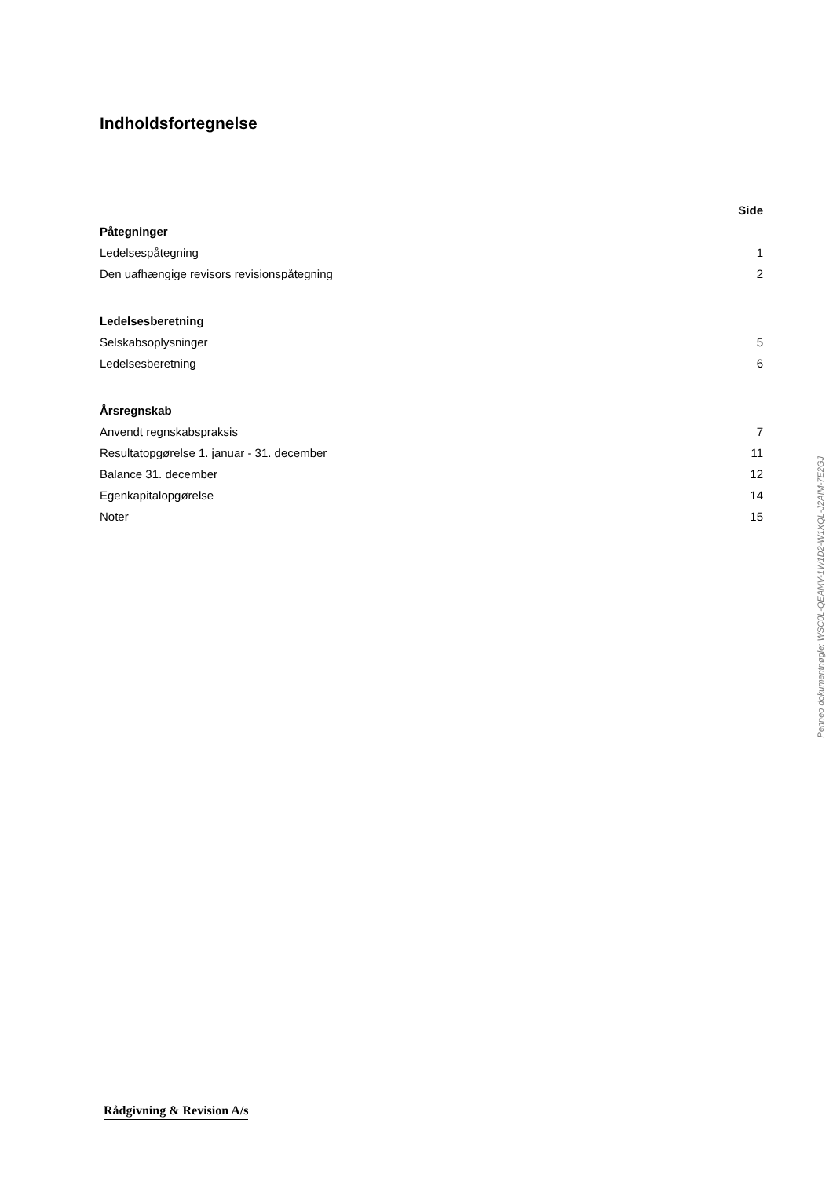Indholdsfortegnelse
| | Side |
| Påtegninger | |
| Ledelsespåtegning | 1 |
| Den uafhængige revisors revisionspåtegning | 2 |
| Ledelsesberetning | |
| Selskabsoplysninger | 5 |
| Ledelsesberetning | 6 |
| Årsregnskab | |
| Anvendt regnskabspraksis | 7 |
| Resultatopgørelse 1. januar - 31. december | 11 |
| Balance 31. december | 12 |
| Egenkapitalopgørelse | 14 |
| Noter | 15 |
Penneo dokumentnøgle: WSC0L-QEAMV-1W1D2-W1XQL-J2AIM-7E2GJ
Rådgivning & Revision A/s